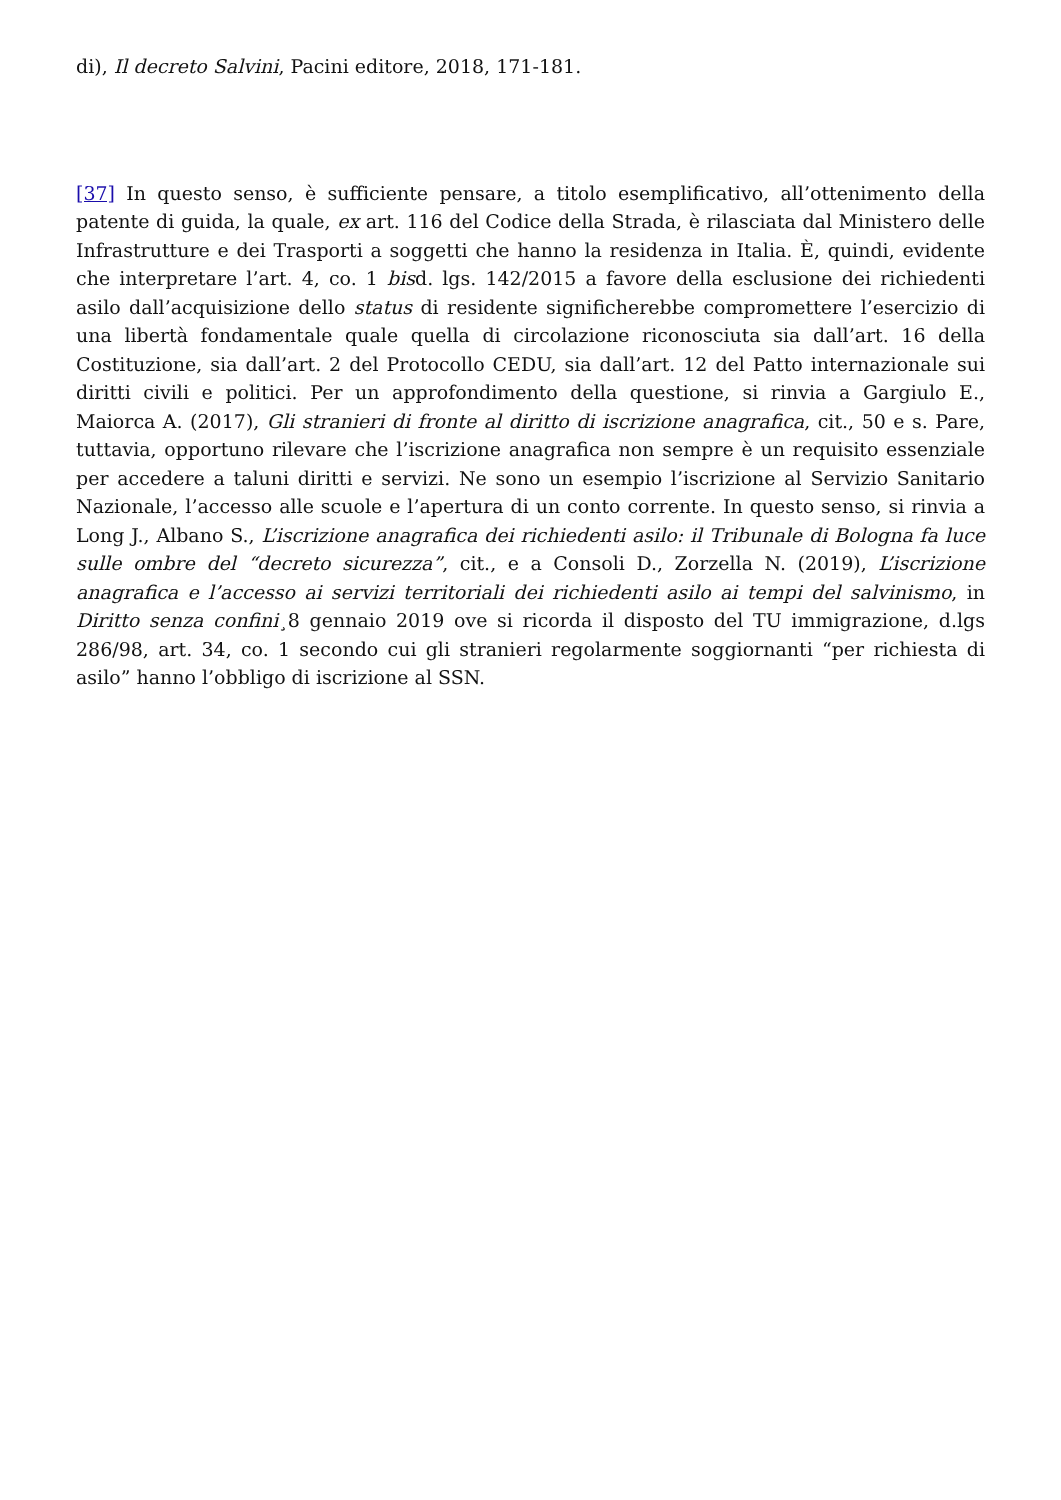di), Il decreto Salvini, Pacini editore, 2018, 171-181.
[37] In questo senso, è sufficiente pensare, a titolo esemplificativo, all’ottenimento della patente di guida, la quale, ex art. 116 del Codice della Strada, è rilasciata dal Ministero delle Infrastrutture e dei Trasporti a soggetti che hanno la residenza in Italia. È, quindi, evidente che interpretare l’art. 4, co. 1 bisd. lgs. 142/2015 a favore della esclusione dei richiedenti asilo dall’acquisizione dello status di residente significherebbe compromettere l’esercizio di una libertà fondamentale quale quella di circolazione riconosciuta sia dall’art. 16 della Costituzione, sia dall’art. 2 del Protocollo CEDU, sia dall’art. 12 del Patto internazionale sui diritti civili e politici. Per un approfondimento della questione, si rinvia a Gargiulo E., Maiorca A. (2017), Gli stranieri di fronte al diritto di iscrizione anagrafica, cit., 50 e s. Pare, tuttavia, opportuno rilevare che l’iscrizione anagrafica non sempre è un requisito essenziale per accedere a taluni diritti e servizi. Ne sono un esempio l’iscrizione al Servizio Sanitario Nazionale, l’accesso alle scuole e l’apertura di un conto corrente. In questo senso, si rinvia a Long J., Albano S., L’iscrizione anagrafica dei richiedenti asilo: il Tribunale di Bologna fa luce sulle ombre del “decreto sicurezza”, cit., e a Consoli D., Zorzella N. (2019), L’iscrizione anagrafica e l’accesso ai servizi territoriali dei richiedenti asilo ai tempi del salvinismo, in Diritto senza confini¸8 gennaio 2019 ove si ricorda il disposto del TU immigrazione, d.lgs 286/98, art. 34, co. 1 secondo cui gli stranieri regolarmente soggiornanti “per richiesta di asilo” hanno l’obbligo di iscrizione al SSN.